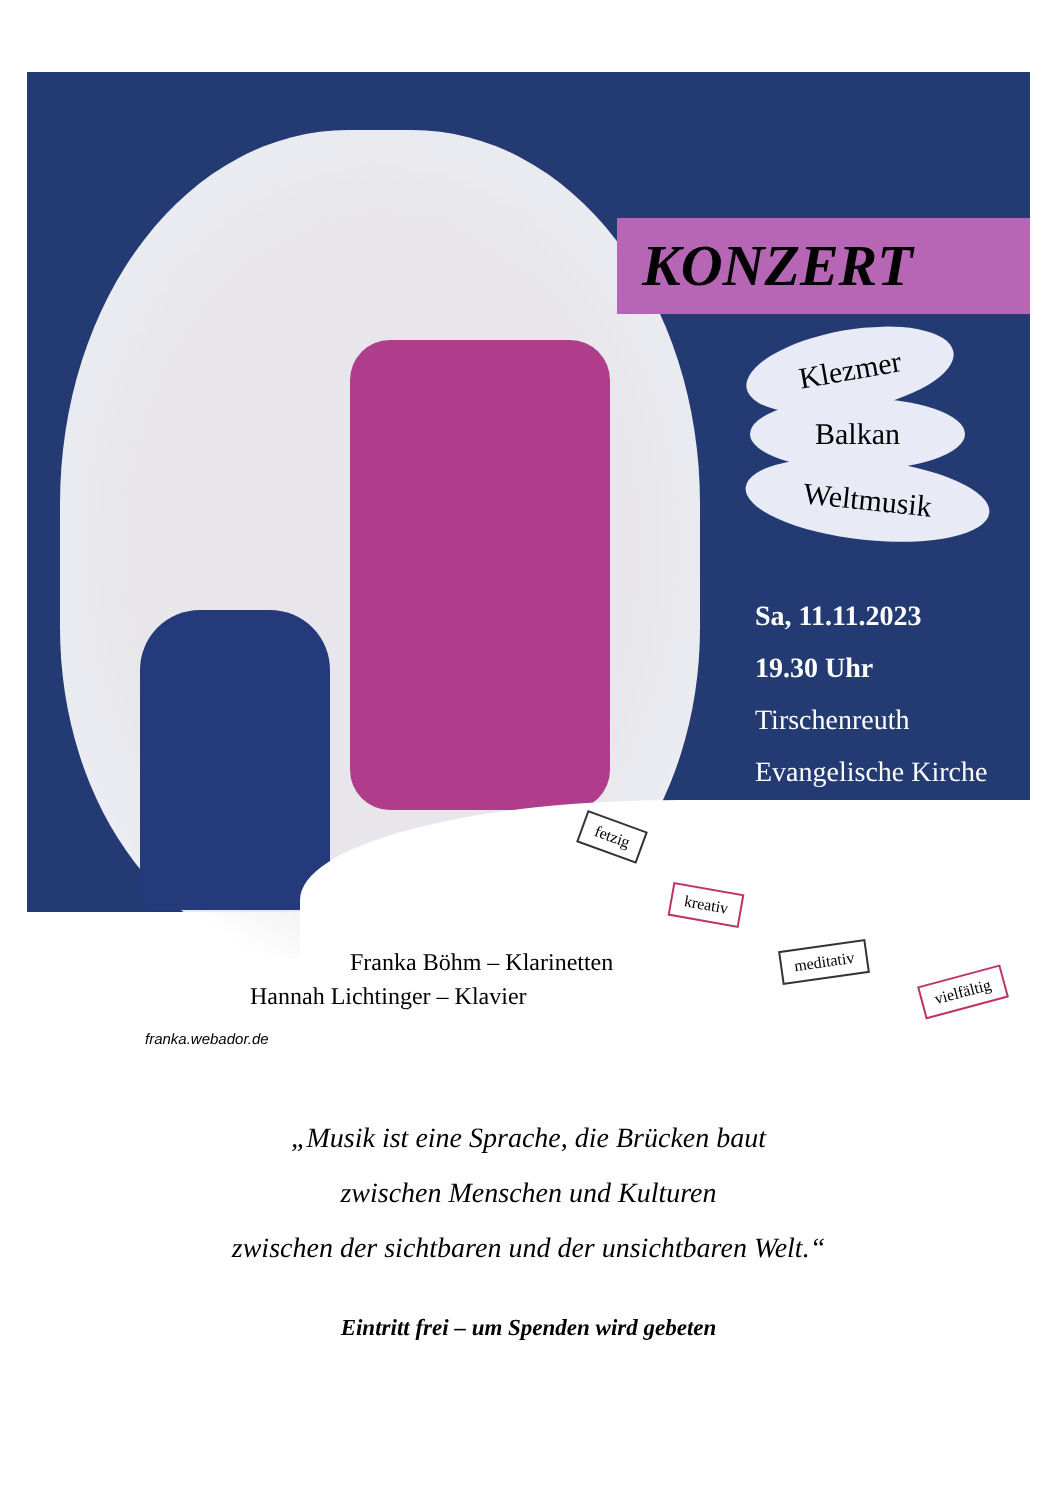KONZERT
Klezmer
Balkan
Weltmusik
Sa, 11.11.2023
19.30 Uhr
Tirschenreuth
Evangelische Kirche
fetzig
kreativ
meditativ
vielfältig
Franka Böhm – Klarinetten
Hannah Lichtinger – Klavier
franka.webador.de
„Musik ist eine Sprache, die Brücken baut
zwischen Menschen und Kulturen
zwischen der sichtbaren und der unsichtbaren Welt.“
Eintritt frei – um Spenden wird gebeten